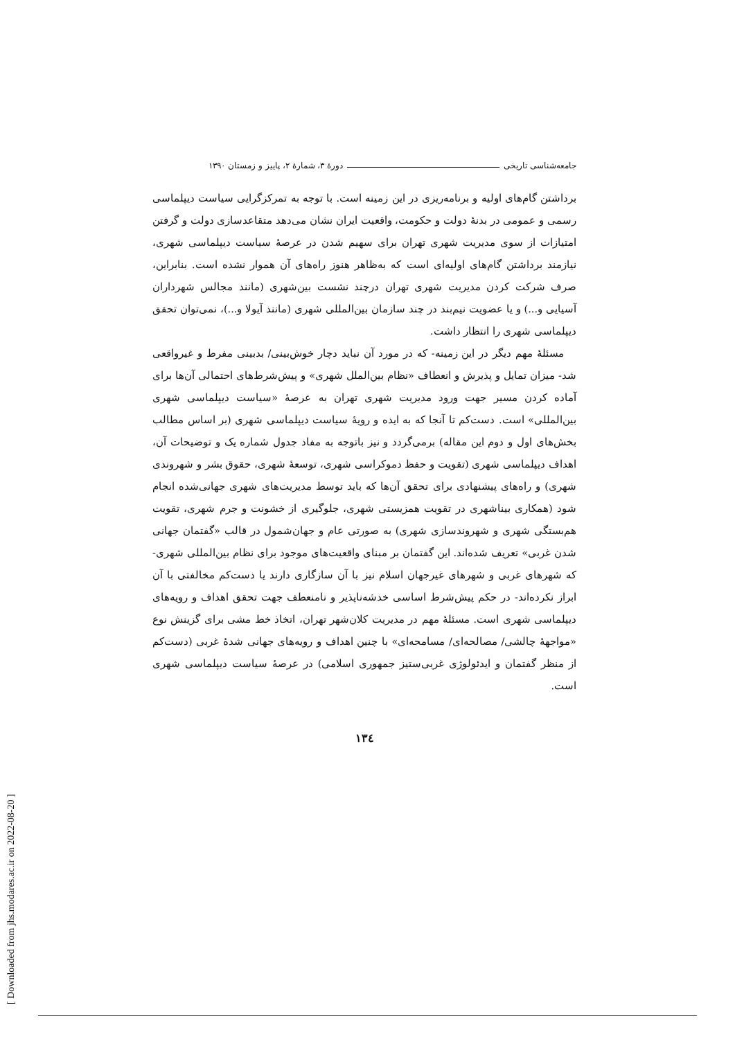[ Downloaded from jhs.modares.ac.ir on 2022-08-20 ]
جامعه‌شناسی تاریخی دورهٔ ۳، شمارهٔ ۲، پاییز و زمستان ۱۳۹۰
برداشتن گام‌های اولیه و برنامه‌ریزی در این زمینه است. با توجه به تمرکزگرایی سیاست دیپلماسی رسمی و عمومی در بدنهٔ دولت و حکومت، واقعیت ایران نشان می‌دهد متقاعدسازی دولت و گرفتن امتیازات از سوی مدیریت شهری تهران برای سهیم شدن در عرصهٔ سیاست دیپلماسی شهری، نیازمند برداشتن گام‌های اولیه‌ای است که به‌ظاهر هنوز راه‌های آن هموار نشده است. بنابراین، صرف شرکت کردن مدیریت شهری تهران درچند نشست بین‌شهری (مانند مجالس شهرداران آسیایی و...) و یا عضویت نیم‌بند در چند سازمان بین‌المللی شهری (مانند آیولا و...)، نمی‌توان تحقق دیپلماسی شهری را انتظار داشت.
مسئلهٔ مهم دیگر در این زمینه- که در مورد آن نباید دچار خوش‌بینی/ بدبینی مفرط و غیرواقعی شد- میزان تمایل و پذیرش و انعطاف «نظام بین‌الملل شهری» و پیش‌شرط‌های احتمالی آن‌ها برای آماده کردن مسیر جهت ورود مدیریت شهری تهران به عرصهٔ «سیاست دیپلماسی شهری بین‌المللی» است. دست‌کم تا آنجا که به ایده و رویهٔ سیاست دیپلماسی شهری (بر اساس مطالب بخش‌های اول و دوم این مقاله) برمی‌گردد و نیز باتوجه به مفاد جدول شماره یک و توضیحات آن، اهداف دیپلماسی شهری (تقویت و حفظ دموکراسی شهری، توسعهٔ شهری، حقوق بشر و شهروندی شهری) و راه‌های پیشنهادی برای تحقق آن‌ها که باید توسط مدیریت‌های شهری جهانی‌شده انجام شود (همکاری بیناشهری در تقویت همزیستی شهری، جلوگیری از خشونت و جرم شهری، تقویت هم‌بستگی شهری و شهروندسازی شهری) به صورتی عام و جهان‌شمول در قالب «گفتمان جهانی شدن غربی» تعریف شده‌اند. این گفتمان بر مبنای واقعیت‌های موجود برای نظام بین‌المللی شهری- که شهرهای غربی و شهرهای غیرجهان اسلام نیز با آن سازگاری دارند یا دست‌کم مخالفتی با آن ابراز نکرده‌اند- در حکم پیش‌شرط اساسی خدشه‌ناپذیر و نامنعطف جهت تحقق اهداف و رویه‌های دیپلماسی شهری است. مسئلهٔ مهم در مدیریت کلان‌شهر تهران، اتخاذ خط مشی برای گزینش نوع «مواجههٔ چالشی/ مصالحه‌ای/ مسامحه‌ای» با چنین اهداف و رویه‌های جهانی شدهٔ غربی (دست‌کم از منظر گفتمان و ایدئولوژی غربی‌ستیز جمهوری اسلامی) در عرصهٔ سیاست دیپلماسی شهری است.
۱۳٤